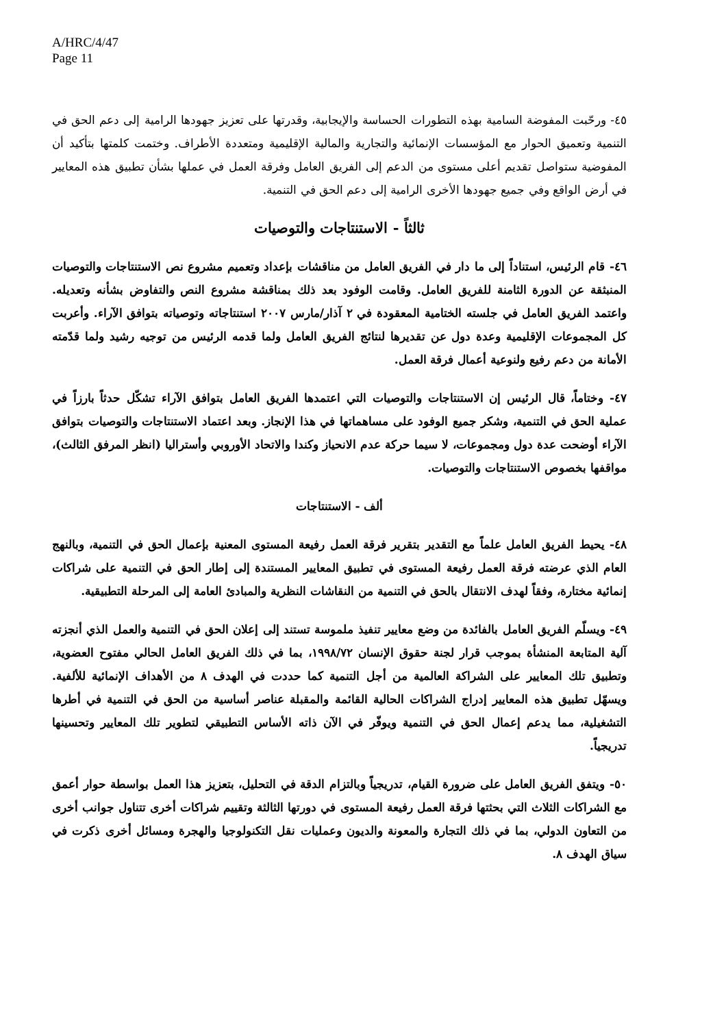A/HRC/4/47
Page 11
٤٥- ورحّبت المفوضة السامية بهذه التطورات الحساسة والإيجابية، وقدرتها على تعزيز جهودها الرامية إلى دعم الحق في التنمية وتعميق الحوار مع المؤسسات الإنمائية والتجارية والمالية الإقليمية ومتعددة الأطراف. وختمت كلمتها بتأكيد أن المفوضية ستواصل تقديم أعلى مستوى من الدعم إلى الفريق العامل وفرقة العمل في عملها بشأن تطبيق هذه المعايير في أرض الواقع وفي جميع جهودها الأخرى الرامية إلى دعم الحق في التنمية.
ثالثاً - الاستنتاجات والتوصيات
٤٦- قام الرئيس، استناداً إلى ما دار في الفريق العامل من مناقشات بإعداد وتعميم مشروع نص الاستنتاجات والتوصيات المنبثقة عن الدورة الثامنة للفريق العامل. وقامت الوفود بعد ذلك بمناقشة مشروع النص والتفاوض بشأنه وتعديله. واعتمد الفريق العامل في جلسته الختامية المعقودة في ٢ آذار/مارس ٢٠٠٧ استنتاجاته وتوصياته بتوافق الآراء. وأعربت كل المجموعات الإقليمية وعدة دول عن تقديرها لنتائج الفريق العامل ولما قدمه الرئيس من توجيه رشيد ولما قدّمته الأمانة من دعم رفيع ولنوعية أعمال فرقة العمل.
٤٧- وختاماً، قال الرئيس إن الاستنتاجات والتوصيات التي اعتمدها الفريق العامل بتوافق الآراء تشكّل حدثاً بارزاً في عملية الحق في التنمية، وشكر جميع الوفود على مساهماتها في هذا الإنجاز. وبعد اعتماد الاستنتاجات والتوصيات بتوافق الآراء أوضحت عدة دول ومجموعات، لا سيما حركة عدم الانحياز وكندا والاتحاد الأوروبي وأستراليا (انظر المرفق الثالث)، مواقفها بخصوص الاستنتاجات والتوصيات.
ألف - الاستنتاجات
٤٨- يحيط الفريق العامل علماً مع التقدير بتقرير فرقة العمل رفيعة المستوى المعنية بإعمال الحق في التنمية، وبالنهج العام الذي عرضته فرقة العمل رفيعة المستوى في تطبيق المعايير المستندة إلى إطار الحق في التنمية على شراكات إنمائية مختارة، وفقاً لهدف الانتقال بالحق في التنمية من النقاشات النظرية والمبادئ العامة إلى المرحلة التطبيقية.
٤٩- ويسلّم الفريق العامل بالفائدة من وضع معايير تنفيذ ملموسة تستند إلى إعلان الحق في التنمية والعمل الذي أنجزته آلية المتابعة المنشأة بموجب قرار لجنة حقوق الإنسان ١٩٩٨/٧٢، بما في ذلك الفريق العامل الحالي مفتوح العضوية، وتطبيق تلك المعايير على الشراكة العالمية من أجل التنمية كما حددت في الهدف ٨ من الأهداف الإنمائية للألفية. ويسهّل تطبيق هذه المعايير إدراج الشراكات الحالية القائمة والمقبلة عناصر أساسية من الحق في التنمية في أطرها التشغيلية، مما يدعم إعمال الحق في التنمية ويوفّر في الآن ذاته الأساس التطبيقي لتطوير تلك المعايير وتحسينها تدريجياً.
٥٠- ويتفق الفريق العامل على ضرورة القيام، تدريجياً وبالتزام الدقة في التحليل، بتعزيز هذا العمل بواسطة حوار أعمق مع الشراكات الثلاث التي بحثتها فرقة العمل رفيعة المستوى في دورتها الثالثة وتقييم شراكات أخرى تتناول جوانب أخرى من التعاون الدولي، بما في ذلك التجارة والمعونة والديون وعمليات نقل التكنولوجيا والهجرة ومسائل أخرى ذكرت في سياق الهدف ٨.